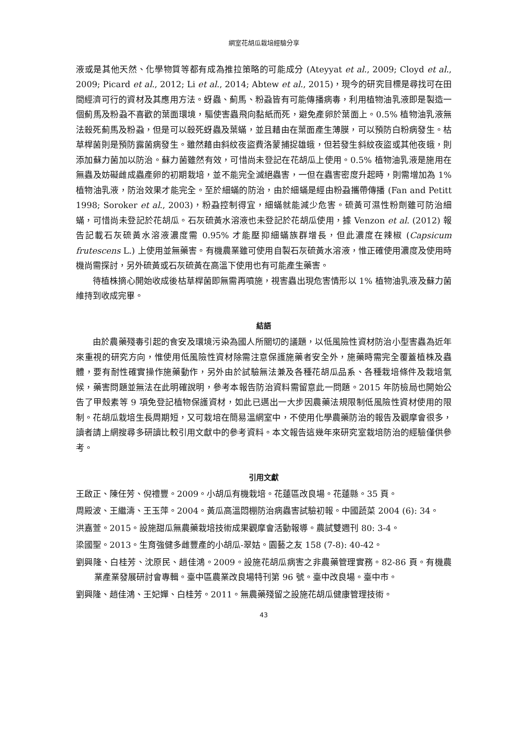網室花胡瓜栽培經驗分享
液或是其他天然、化學物質等都有成為推拉策略的可能成分 (Ateyyat et al., 2009; Cloyd et al., 2009; Picard et al., 2012; Li et al., 2014; Abtew et al., 2015)，現今的研究目標是尋找可在田間經濟可行的資材及其應用方法。蚜蟲、薊馬、粉蝨皆有可能傳播病毒，利用植物油乳液即是製造一個薊馬及粉蝨不喜歡的葉面環境，驅使害蟲飛向黏紙而死，避免產卵於葉面上。0.5% 植物油乳液無法殺死薊馬及粉蝨，但是可以殺死蚜蟲及葉蟎，並且藉由在葉面產生薄膜，可以預防白粉病發生。枯草桿菌則是預防露菌病發生。雖然藉由斜紋夜盜費洛蒙捕捉雄蛾，但若發生斜紋夜盜或其他夜蛾，則添加蘇力菌加以防治。蘇力菌雖然有效，可惜尚未登記在花胡瓜上使用。0.5% 植物油乳液是施用在無蟲及妨礙雌成蟲產卵的初期栽培，並不能完全滅絕蟲害，一但在蟲害密度升起時，則需增加為 1% 植物油乳液，防治效果才能完全。至於細蟎的防治，由於細蟎是經由粉蝨攜帶傳播 (Fan and Petitt 1998; Soroker et al., 2003)，粉蝨控制得宜，細蟎就能減少危害。硫黃可濕性粉劑雖可防治細蟎，可惜尚未登記於花胡瓜。石灰硫黃水溶液也未登記於花胡瓜使用，據 Venzon et al. (2012) 報告記載石灰硫黃水溶液濃度需 0.95% 才能壓抑細蟎族群增長，但此濃度在辣椒 (Capsicum frutescens L.) 上使用並無藥害。有機農業雖可使用自製石灰硫黃水溶液，惟正確使用濃度及使用時機尚需探討，另外硫黃或石灰硫黃在高溫下使用也有可能產生藥害。
待植株摘心開始收成後枯草桿菌即無需再噴施，視害蟲出現危害情形以 1% 植物油乳液及蘇力菌維持到收成完畢。
結語
由於農藥殘毒引起的食安及環境污染為國人所關切的議題，以低風險性資材防治小型害蟲為近年來重視的研究方向，惟使用低風險性資材除需注意保護施藥者安全外，施藥時需完全覆蓋植株及蟲體，要有耐性確實操作施藥動作，另外由於試驗無法兼及各種花胡瓜品系、各種栽培條件及栽培氣候，藥害問題並無法在此明確說明，參考本報告防治資料需留意此一問題。2015 年防檢局也開始公告了甲殼素等 9 項免登記植物保護資材，如此已邁出一大步因農藥法規限制低風險性資材使用的限制。花胡瓜栽培生長周期短，又可栽培在簡易溫網室中，不使用化學農藥防治的報告及觀摩會很多，讀者請上網搜尋多研讀比較引用文獻中的參考資料。本文報告這幾年來研究室栽培防治的經驗僅供參考。
引用文獻
王啟正、陳任芳、倪禮豐。2009。小胡瓜有機栽培。花蓮區改良場。花蓮縣。35 頁。
周殿波、王繼濤、王玉萍。2004。黃瓜高溫悶棚防治病蟲害試驗初報。中國蔬菜 2004 (6): 34。
洪嘉萱。2015。設施甜瓜無農藥栽培技術成果觀摩會活動報導。農試雙週刊 80: 3-4。
梁國聖。2013。生育強健多雌豐產的小胡瓜-翠姑。園藝之友 158 (7-8): 40-42。
劉興隆、白桂芳、沈原民、趙佳鴻。2009。設施花胡瓜病害之非農藥管理實務。82-86 頁。有機農業產業發展研討會專輯。臺中區農業改良場特刊第 96 號。臺中改良場。臺中市。
劉興隆、趙佳鴻、王妃嬋、白桂芳。2011。無農藥殘留之設施花胡瓜健康管理技術。
43